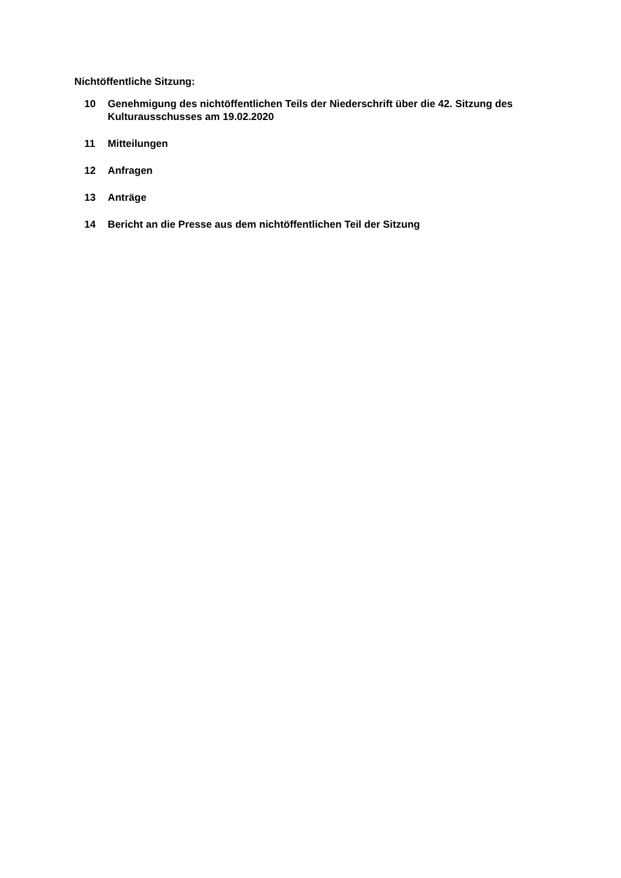Nichtöffentliche Sitzung:
10 Genehmigung des nichtöffentlichen Teils der Niederschrift über die 42. Sitzung des Kulturausschusses am 19.02.2020
11 Mitteilungen
12 Anfragen
13 Anträge
14 Bericht an die Presse aus dem nichtöffentlichen Teil der Sitzung